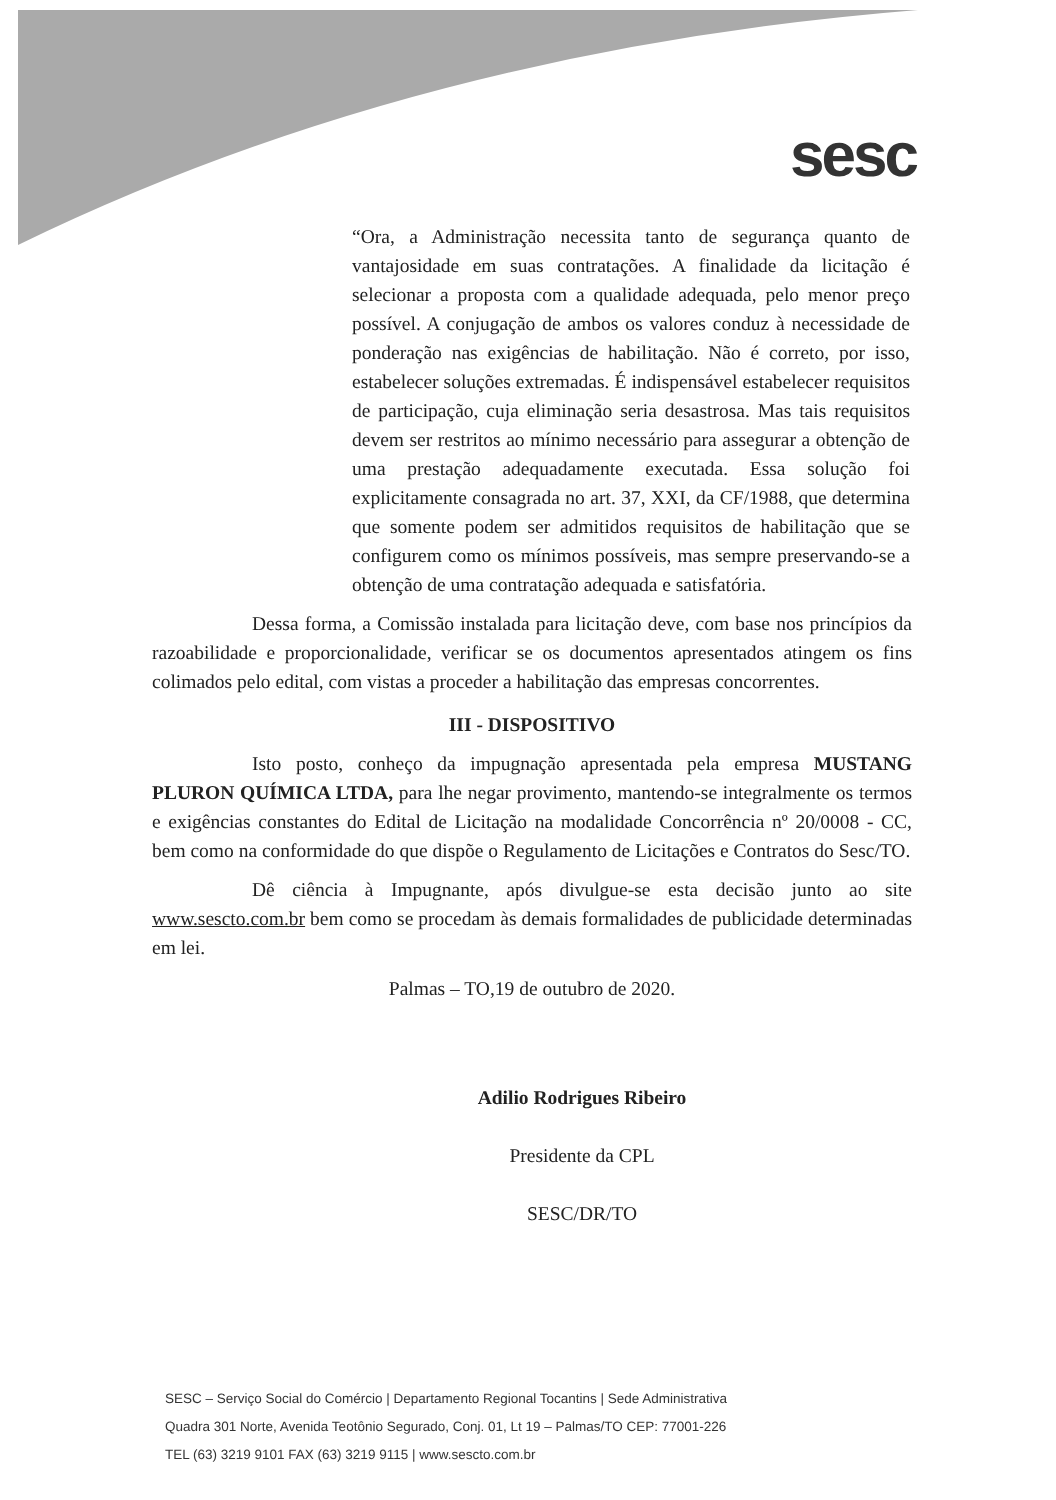sesc
“Ora, a Administração necessita tanto de segurança quanto de vantajosidade em suas contratações. A finalidade da licitação é selecionar a proposta com a qualidade adequada, pelo menor preço possível. A conjugação de ambos os valores conduz à necessidade de ponderação nas exigências de habilitação. Não é correto, por isso, estabelecer soluções extremadas. É indispensável estabelecer requisitos de participação, cuja eliminação seria desastrosa. Mas tais requisitos devem ser restritos ao mínimo necessário para assegurar a obtenção de uma prestação adequadamente executada. Essa solução foi explicitamente consagrada no art. 37, XXI, da CF/1988, que determina que somente podem ser admitidos requisitos de habilitação que se configurem como os mínimos possíveis, mas sempre preservando-se a obtenção de uma contratação adequada e satisfatória.
Dessa forma, a Comissão instalada para licitação deve, com base nos princípios da razoabilidade e proporcionalidade, verificar se os documentos apresentados atingem os fins colimados pelo edital, com vistas a proceder a habilitação das empresas concorrentes.
III - DISPOSITIVO
Isto posto, conheço da impugnação apresentada pela empresa MUSTANG PLURON QUÍMICA LTDA, para lhe negar provimento, mantendo-se integralmente os termos e exigências constantes do Edital de Licitação na modalidade Concorrência nº 20/0008 - CC, bem como na conformidade do que dispõe o Regulamento de Licitações e Contratos do Sesc/TO.
Dê ciência à Impugnante, após divulgue-se esta decisão junto ao site www.sescto.com.br bem como se procedam às demais formalidades de publicidade determinadas em lei.
Palmas – TO,19 de outubro de 2020.
Adilio Rodrigues Ribeiro
Presidente da CPL
SESC/DR/TO
SESC – Serviço Social do Comércio | Departamento Regional Tocantins | Sede Administrativa
Quadra 301 Norte, Avenida Teotônio Segurado, Conj. 01, Lt 19 – Palmas/TO CEP: 77001-226
TEL (63) 3219 9101 FAX (63) 3219 9115 | www.sescto.com.br